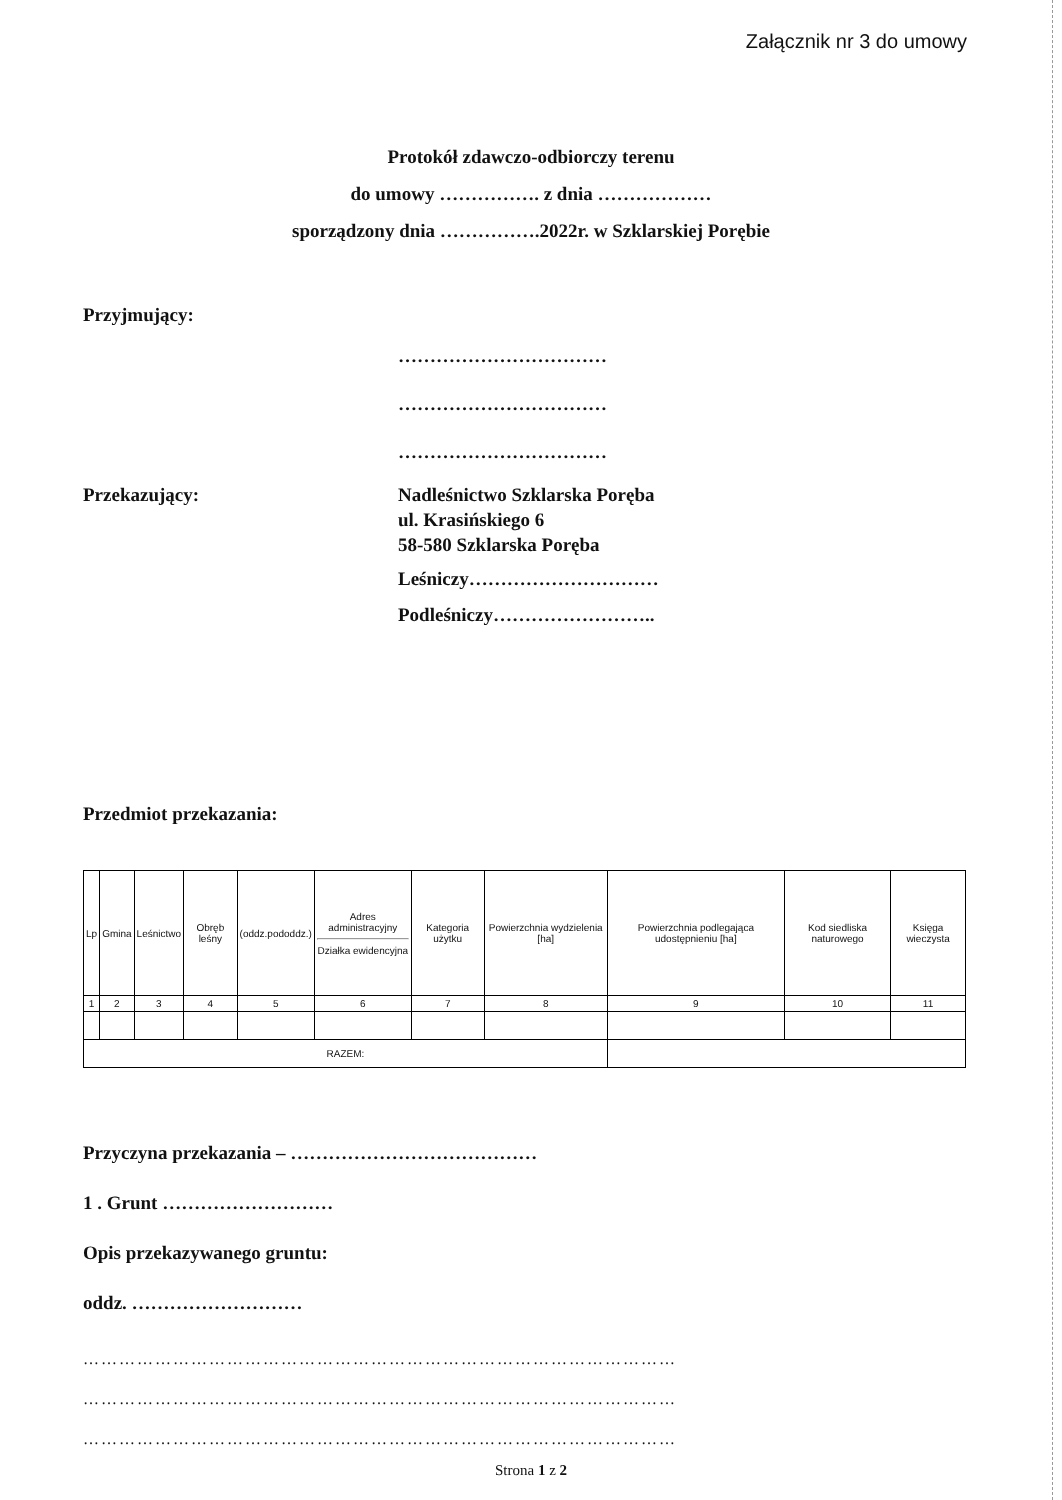Załącznik nr 3 do umowy
Protokół zdawczo-odbiorczy terenu
do umowy ……………. z dnia ………………
sporządzony dnia …………….2022r. w Szklarskiej Porębie
Przyjmujący:
……………………………
……………………………
……………………………
Przekazujący: Nadleśnictwo Szklarska Poręba
ul. Krasińskiego 6
58-580 Szklarska Poręba
Leśniczy…………………………
Podleśniczy……………………..
Przedmiot przekazania:
| Lp | Gmina | Leśnictwo | Obręb leśny | (oddz.pododdz.) | Adres administracyjny Działka ewidencyjna | Kategoria użytku | Powierzchnia wydzielenia [ha] | Powierzchnia podlegająca udostępnieniu [ha] | Kod siedliska naturowego | Księga wieczysta |
| --- | --- | --- | --- | --- | --- | --- | --- | --- | --- | --- |
| 1 | 2 | 3 | 4 | 5 | 6 | 7 | 8 | 9 | 10 | 11 |
| RAZEM: | | | | | | | | | | |
Przyczyna przekazania – …………………………………
1 . Grunt ………………………
Opis przekazywanego gruntu:
oddz. ………………………
………………………………………………………………………………………
………………………………………………………………………………………
………………………………………………………………………………………
Strona 1 z 2